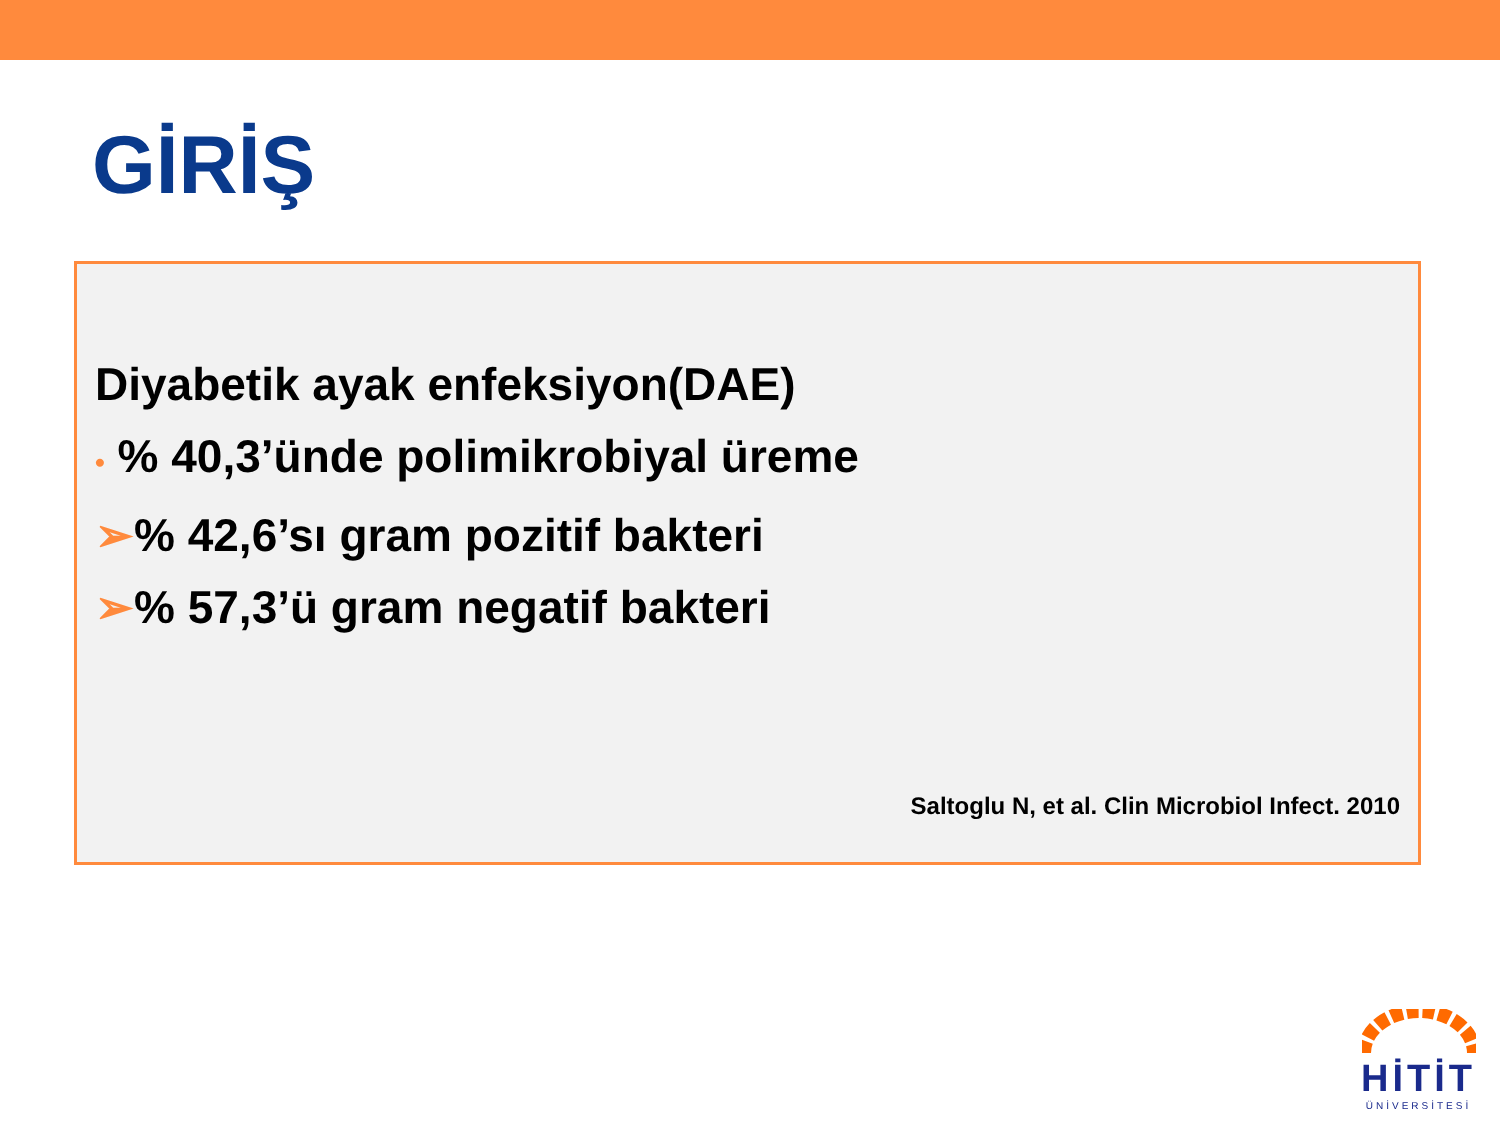GİRİŞ
Diyabetik ayak enfeksiyon(DAE)
• % 40,3’ünde polimikrobiyal üreme
➢% 42,6’sı gram pozitif bakteri
➢% 57,3’ü gram negatif bakteri
Saltoglu N, et al. Clin Microbiol Infect. 2010
HİTİT
ÜNİVERSİTESİ